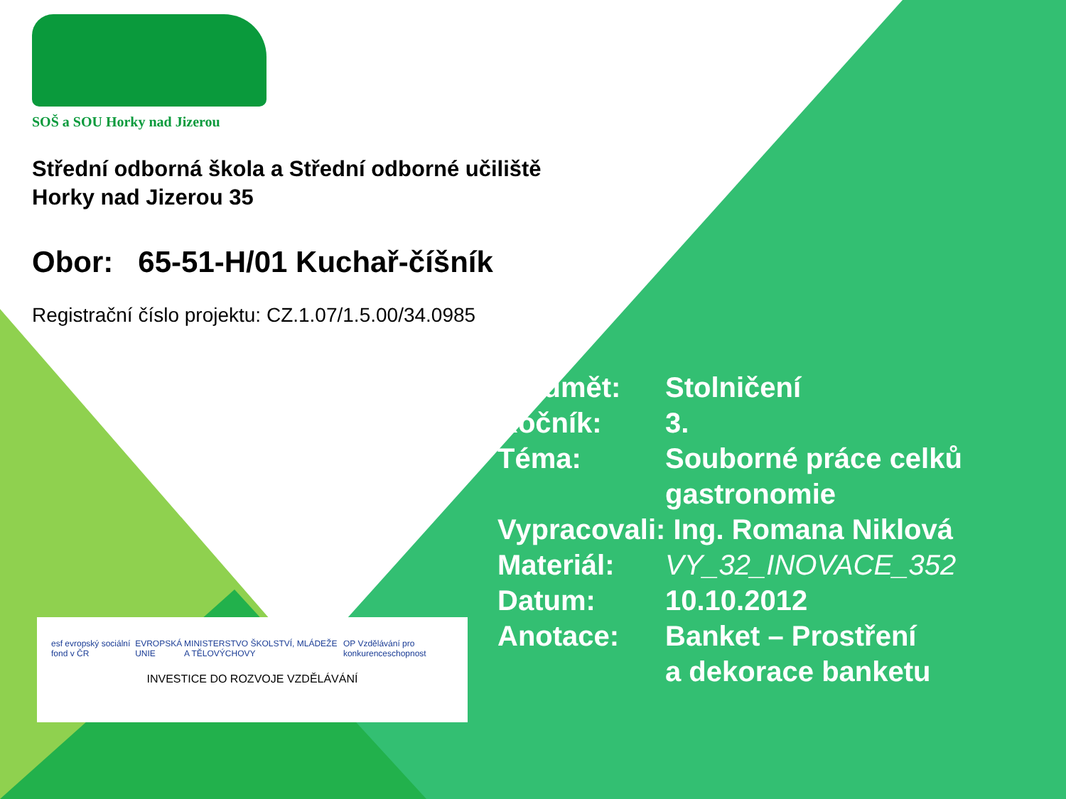SOŠ a SOU Horky nad Jizerou
Střední odborná škola a Střední odborné učiliště
Horky nad Jizerou 35
Obor: 65-51-H/01 Kuchař-číšník
Registrační číslo projektu: CZ.1.07/1.5.00/34.0985
| Předmět: | Stolničení |
| Ročník: | 3. |
| Téma: | Souborné práce celků gastronomie |
| Vypracovali: Ing. Romana Niklová | |
| Materiál: | VY_32_INOVACE_352 |
| Datum: | 10.10.2012 |
| Anotace: | Banket – Prostření a dekorace banketu |
esf evropský sociální fond v ČR EVROPSKÁ UNIE MINISTERSTVO ŠKOLSTVÍ, MLÁDEŽE A TĚLOVÝCHOVY OP Vzdělávání pro konkurenceschopnost
INVESTICE DO ROZVOJE VZDĚLÁVÁNÍ